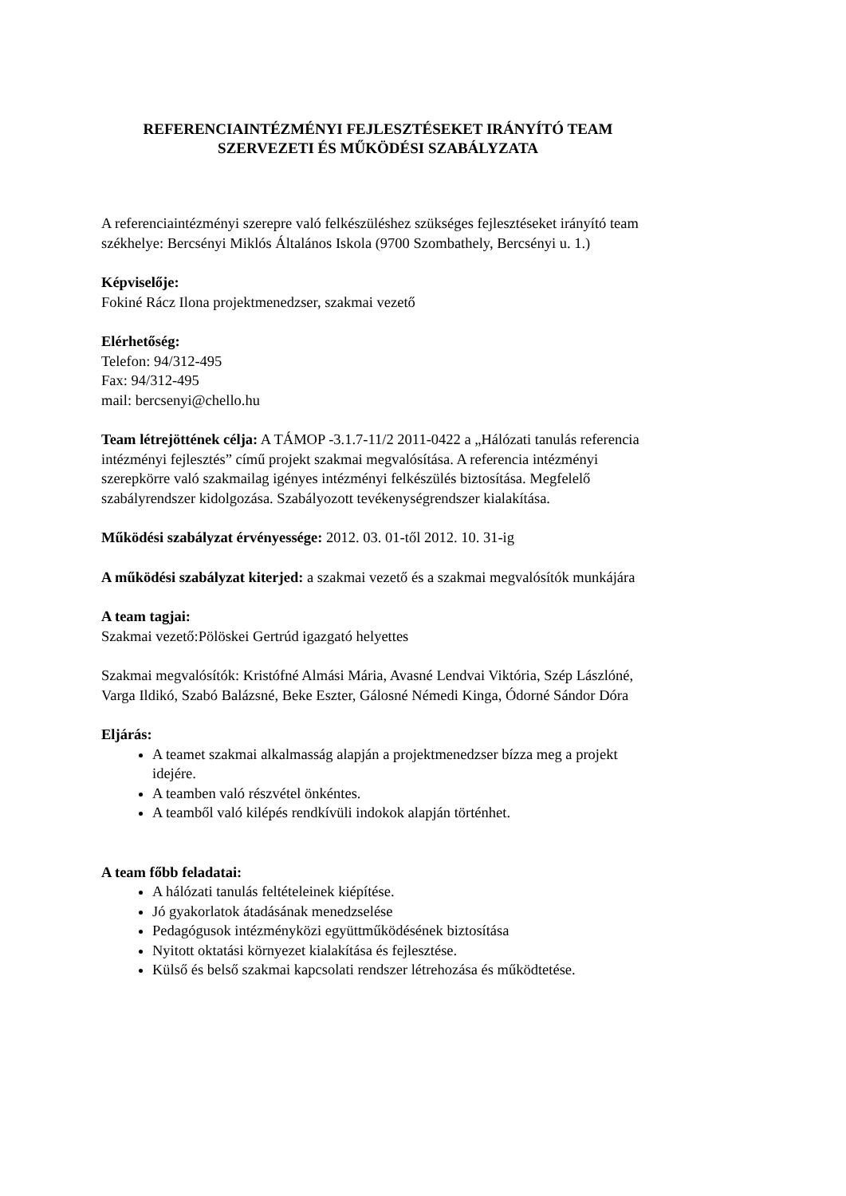REFERENCIAINTÉZMÉNYI FEJLESZTÉSEKET IRÁNYÍTÓ TEAM
SZERVEZETI ÉS MŰKÖDÉSI SZABÁLYZATA
A referenciaintézményi szerepre való felkészüléshez szükséges fejlesztéseket irányító team székhelye: Bercsényi Miklós Általános Iskola (9700 Szombathely, Bercsényi u. 1.)
Képviselője:
Fokiné Rácz Ilona projektmenedzser, szakmai vezető
Elérhetőség:
Telefon: 94/312-495
Fax: 94/312-495
mail: bercsenyi@chello.hu
Team létrejöttének célja: A TÁMOP -3.1.7-11/2 2011-0422 a „Hálózati tanulás referencia intézményi fejlesztés” című projekt szakmai megvalósítása. A referencia intézményi szerepkörre való szakmailag igényes intézményi felkészülés biztosítása. Megfelelő szabályrendszer kidolgozása. Szabályozott tevékenységrendszer kialakítása.
Működési szabályzat érvényessége: 2012. 03. 01-től 2012. 10. 31-ig
A működési szabályzat kiterjed: a szakmai vezető és a szakmai megvalósítók munkájára
A team tagjai:
Szakmai vezető:Pölöskei Gertrúd igazgató helyettes
Szakmai megvalósítók: Kristófné Almási Mária, Avasné Lendvai Viktória, Szép Lászlóné, Varga Ildikó, Szabó Balázsné, Beke Eszter, Gálosné Némedi Kinga, Ódorné Sándor Dóra
Eljárás:
A teamet szakmai alkalmasság alapján a projektmenedzser bízza meg a projekt idejére.
A teamben való részvétel önkéntes.
A teamből való kilépés rendkívüli indokok alapján történhet.
A team főbb feladatai:
A hálózati tanulás feltételeinek kiépítése.
Jó gyakorlatok átadásának menedzselése
Pedagógusok intézményközi együttműködésének biztosítása
Nyitott oktatási környezet kialakítása és fejlesztése.
Külső és belső szakmai kapcsolati rendszer létrehozása és működtetése.